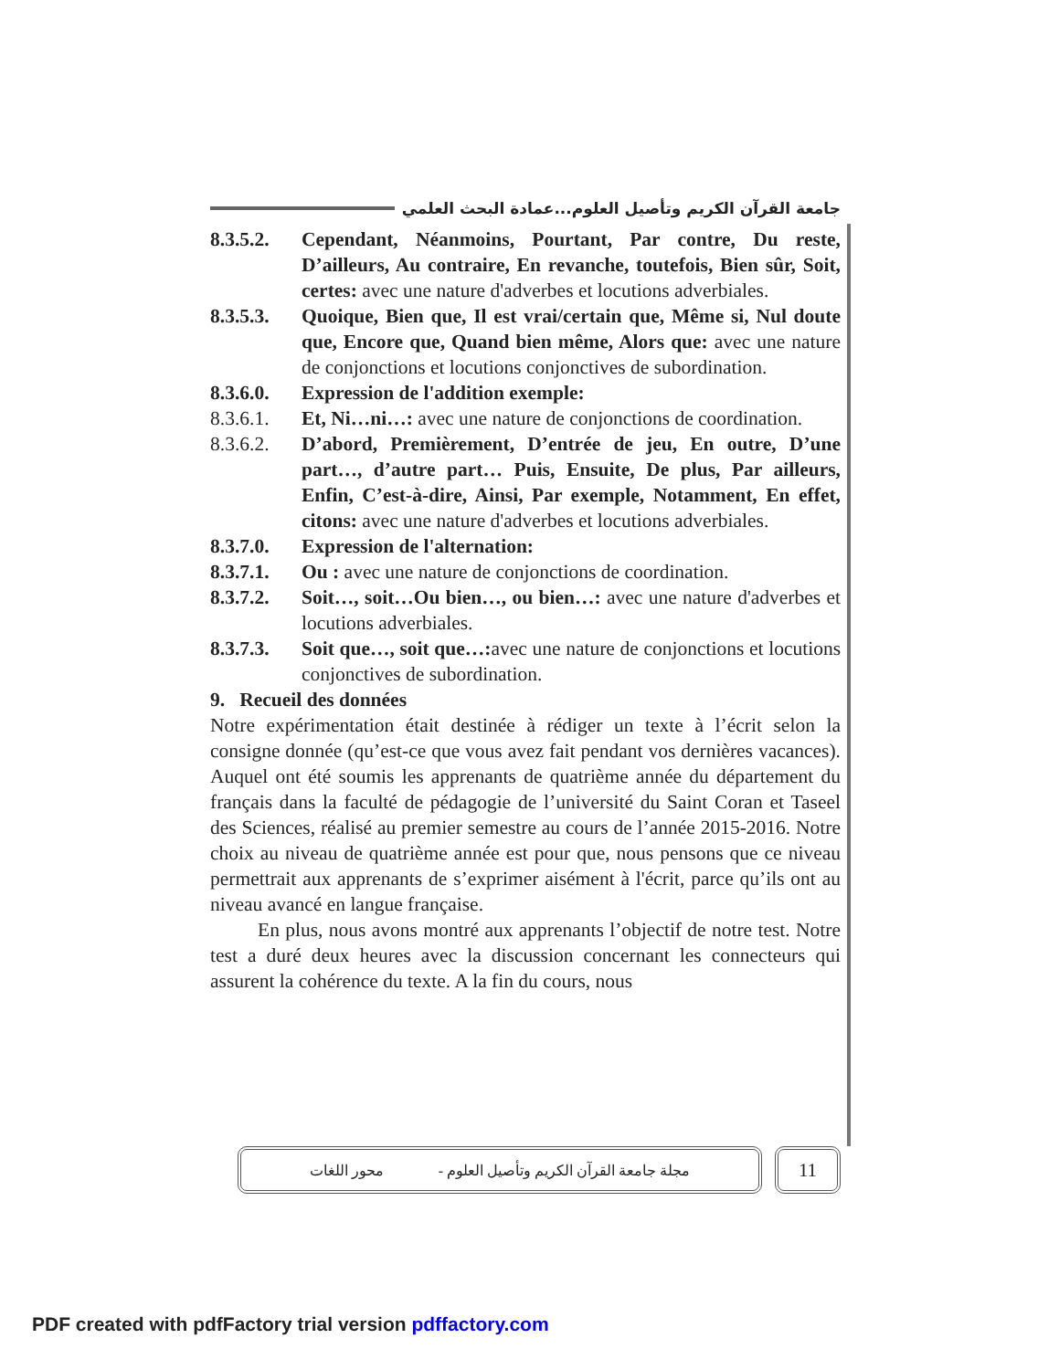جامعة القرآن الكريم وتأصيل العلوم...عمادة البحث العلمي
8.3.5.2.
Cependant, Néanmoins, Pourtant, Par contre, Du reste, D’ailleurs, Au contraire, En revanche, toutefois, Bien sûr, Soit, certes: avec une nature d'adverbes et locutions adverbiales.
8.3.5.3.
Quoique, Bien que, Il est vrai/certain que, Même si, Nul doute que, Encore que, Quand bien même, Alors que: avec une nature de conjonctions et locutions conjonctives de subordination.
8.3.6.0.
Expression de l'addition exemple:
8.3.6.1.
Et, Ni…ni…: avec une nature de conjonctions de coordination.
8.3.6.2.
D’abord, Premièrement, D’entrée de jeu, En outre, D’une part…, d’autre part… Puis, Ensuite, De plus, Par ailleurs, Enfin, C’est-à-dire, Ainsi, Par exemple, Notamment, En effet, citons: avec une nature d'adverbes et locutions adverbiales.
8.3.7.0.
Expression de l'alternation:
8.3.7.1.
Ou : avec une nature de conjonctions de coordination.
8.3.7.2.
Soit…, soit…Ou bien…, ou bien…: avec une nature d'adverbes et locutions adverbiales.
8.3.7.3.
Soit que…, soit que…: avec une nature de conjonctions et locutions conjonctives de subordination.
9. Recueil des données
Notre expérimentation était destinée à rédiger un texte à l’écrit selon la consigne donnée (qu’est-ce que vous avez fait pendant vos dernières vacances). Auquel ont été soumis les apprenants de quatrième année du département du français dans la faculté de pédagogie de l’université du Saint Coran et Taseel des Sciences, réalisé au premier semestre au cours de l’année 2015-2016. Notre choix au niveau de quatrième année est pour que, nous pensons que ce niveau permettrait aux apprenants de s’exprimer aisément à l'écrit, parce qu’ils ont au niveau avancé en langue française.
En plus, nous avons montré aux apprenants l’objectif de notre test. Notre test a duré deux heures avec la discussion concernant les connecteurs qui assurent la cohérence du texte. A la fin du cours, nous
مجلة جامعة القرآن الكريم وتأصيل العلوم - محور اللغات
11
PDF created with pdfFactory trial version pdffactory.com